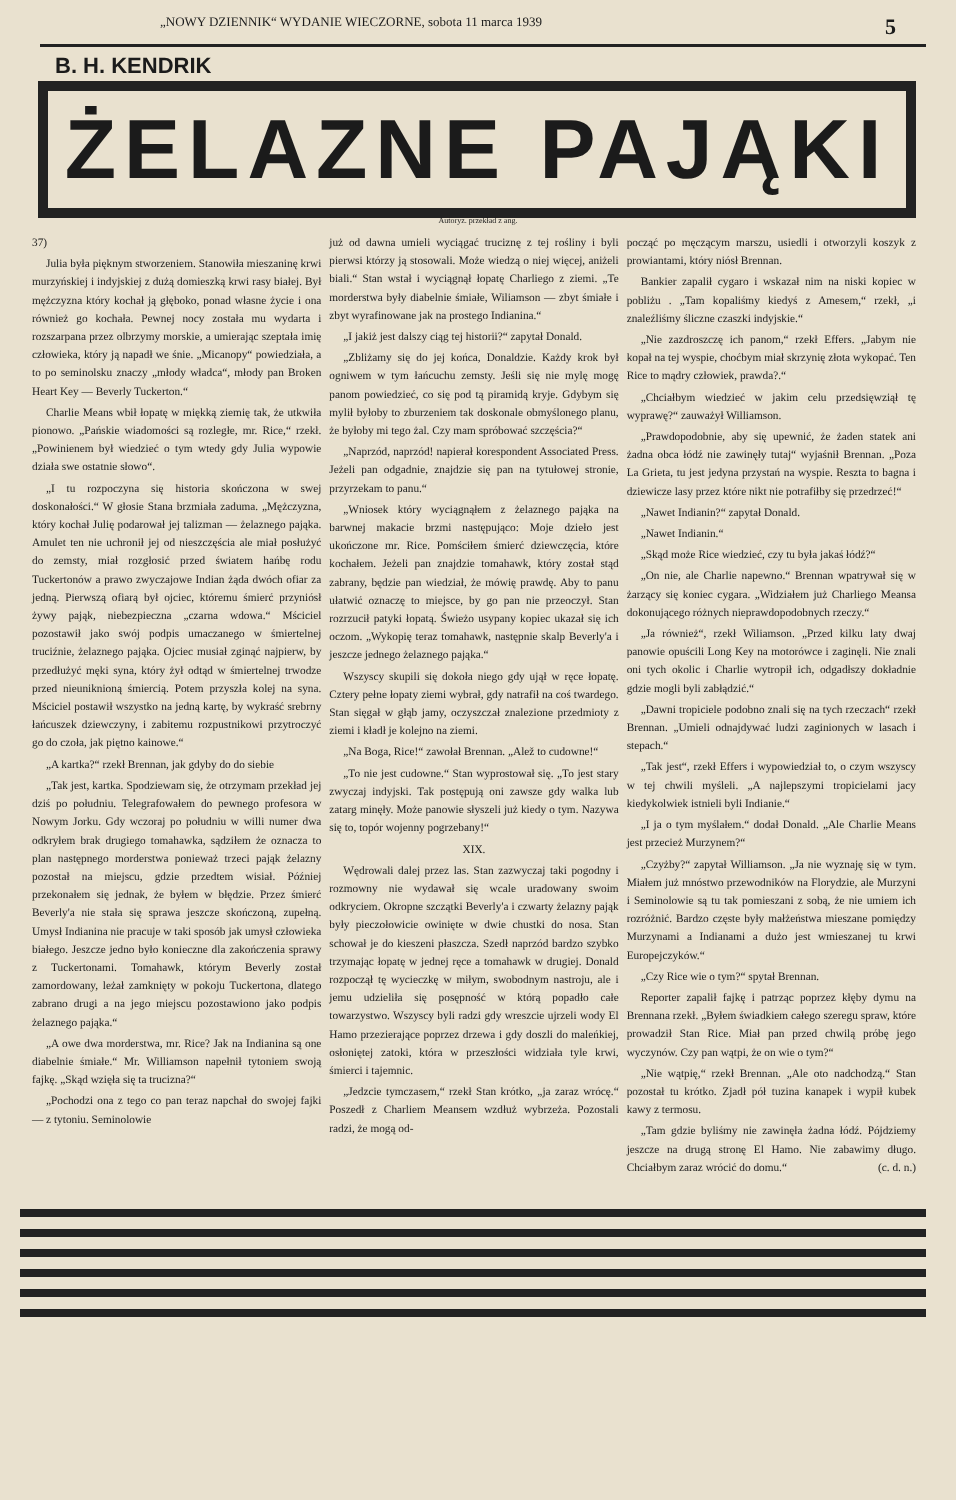„NOWY DZIENNIK“ WYDANIE WIECZORNE, sobota 11 marca 1939 5
B. H. KENDRIK
ŻELAZNE PAJĄKI
Autoryz. przekład z ang.
37)
Julia była pięknym stworzeniem. Stanowiła mieszaninę krwi murzyńskiej i indyjskiej z dużą domieszką krwi rasy białej. Był mężczyzna który kochał ją głęboko, ponad własne życie i ona również go kochała. Pewnej nocy została mu wydarta i rozszarpana przez olbrzymy morskie, a umierając szeptała imię człowieka, który ją napadł we śnie. „Micanopy“ powiedziała, a to po seminolsku znaczy „młody władca“, młody pan Broken Heart Key — Beverly Tuckerton.“
Charlie Means wbił łopatę w miękką ziemię tak, że utkwiła pionowo. „Pańskie wiadomości są rozległe, mr. Rice,“ rzekł. „Powinienem był wiedzieć o tym wtedy gdy Julia wypowie działa swe ostatnie słowo“.
„I tu rozpoczyna się historia skończona w swej doskonałości.“ W głosie Stana brzmiała zaduma. „Mężczyzna, który kochał Julię podarował jej talizman — żelaznego pająka. Amulet ten nie uchronił jej od nieszczęścia ale miał posłużyć do zemsty, miał rozgłosić przed światem hańbę rodu Tuckertonów a prawo zwyczajowe Indian żąda dwóch ofiar za jedną. Pierwszą ofiarą był ojciec, któremu śmierć przyniósł żywy pająk, niebezpieczna „czarna wdowa.“ Mściciel pozostawił jako swój podpis umaczanego w śmiertelnej truciźnie, żelaznego pająka. Ojciec musiał zginąć najpierw, by przedłużyć męki syna, który żył odtąd w śmiertelnej trwodze przed nieuniknioną śmiercią. Potem przyszła kolej na syna. Mściciel postawił wszystko na jedną kartę, by wykraść srebrny łańcuszek dziewczyny, i zabitemu rozpustnikowi przytroczyć go do czoła, jak piętno kainowe.“
„A kartka?“ rzekł Brennan, jak gdyby do do siebie
„Tak jest, kartka. Spodziewam się, że otrzymam przekład jej dziś po południu. Telegrafowałem do pewnego profesora w Nowym Jorku. Gdy wczoraj po południu w willi numer dwa odkryłem brak drugiego tomahawka, sądziłem że oznacza to plan następnego morderstwa ponieważ trzeci pająk żelazny pozostał na miejscu, gdzie przedtem wisiał. Później przekonałem się jednak, że byłem w błędzie. Przez śmierć Beverly'a nie stała się sprawa jeszcze skończoną, zupełną. Umysł Indianina nie pracuje w taki sposób jak umysł człowieka białego. Jeszcze jedno było konieczne dla zakończenia sprawy z Tuckertonami. Tomahawk, którym Beverly został zamordowany, leżał zamknięty w pokoju Tuckertona, dlatego zabrano drugi a na jego miejscu pozostawiono jako podpis żelaznego pająka.“
„A owe dwa morderstwa, mr. Rice? Jak na Indianina są one diabelnie śmiałe.“ Mr. Williamson napełnił tytoniem swoją fajkę. „Skąd wzięła się ta trucizna?“
„Pochodzi ona z tego co pan teraz napchał do swojej fajki — z tytoniu. Seminolowie
już od dawna umieli wyciągać truciznę z tej rośliny i byli pierwsi którzy ją stosowali. Może wiedzą o niej więcej, aniżeli biali.“ Stan wstał i wyciągnął łopatę Charliego z ziemi. „Te morderstwa były diabelnie śmiałe, Wiliamson — zbyt śmiałe i zbyt wyrafinowane jak na prostego Indianina.“
„I jakiż jest dalszy ciąg tej historii?“ zapytał Donald.
„Zbliżamy się do jej końca, Donaldzie. Każdy krok był ogniwem w tym łańcuchu zemsty. Jeśli się nie mylę mogę panom powiedzieć, co się pod tą piramidą kryje. Gdybym się mylił byłoby to zburzeniem tak doskonale obmyślonego planu, że byłoby mi tego żal. Czy mam spróbować szczęścia?“
„Naprzód, naprzód! napierał korespondent Associated Press. Jeżeli pan odgadnie, znajdzie się pan na tytułowej stronie, przyrzekam to panu.“
„Wniosek który wyciągnąłem z żelaznego pająka na barwnej makacie brzmi następująco: Moje dzieło jest ukończone mr. Rice. Pomściłem śmierć dziewczęcia, które kochałem. Jeżeli pan znajdzie tomahawk, który został stąd zabrany, będzie pan wiedział, że mówię prawdę. Aby to panu ułatwić oznaczę to miejsce, by go pan nie przeoczył. Stan rozrzucił patyki łopatą. Świeżo usypany kopiec ukazał się ich oczom. „Wykopię teraz tomahawk, następnie skalp Beverly'a i jeszcze jednego żelaznego pająka.“
Wszyscy skupili się dokoła niego gdy ujął w ręce łopatę. Cztery pełne łopaty ziemi wybrał, gdy natrafił na coś twardego. Stan sięgał w głąb jamy, oczyszczał znalezione przedmioty z ziemi i kładł je kolejno na ziemi.
„Na Boga, Rice!“ zawołał Brennan. „Alež to cudowne!“
„To nie jest cudowne.“ Stan wyprostował się. „To jest stary zwyczaj indyjski. Tak postępują oni zawsze gdy walka lub zatarg minęły. Może panowie słyszeli już kiedy o tym. Nazywa się to, topór wojenny pogrzebany!“
XIX.
Wędrowali dalej przez las. Stan zazwyczaj taki pogodny i rozmowny nie wydawał się wcale uradowany swoim odkryciem. Okropne szczątki Beverly'a i czwarty żelazny pająk były pieczołowicie owinięte w dwie chustki do nosa. Stan schował je do kieszeni płaszcza. Szedł naprzód bardzo szybko trzymając łopatę w jednej ręce a tomahawk w drugiej. Donald rozpoczął tę wycieczkę w miłym, swobodnym nastroju, ale i jemu udzieliła się posępność w którą popadło całe towarzystwo. Wszyscy byli radzi gdy wreszcie ujrzeli wody El Hamo przezierające poprzez drzewa i gdy doszli do maleńkiej, osłoniętej zatoki, która w przeszłości widziała tyle krwi, śmierci i tajemnic.
„Jedzcie tymczasem,“ rzekł Stan krótko, „ja zaraz wrócę.“ Poszedł z Charliem Meansem wzdłuż wybrzeża. Pozostali radzi, że mogą od-
począć po męczącym marszu, usiedli i otworzyli koszyk z prowiantami, który niósł Brennan.
Bankier zapalił cygaro i wskazał nim na niski kopiec w pobliżu . „Tam kopaliśmy kiedyś z Amesem,“ rzekł, „i znaleźliśmy śliczne czaszki indyjskie.“
„Nie zazdroszczę ich panom,“ rzekł Effers. „Jabym nie kopał na tej wyspie, choćbym miał skrzynię złota wykopać. Ten Rice to mądry człowiek, prawda?.“
„Chciałbym wiedzieć w jakim celu przedsięwziął tę wyprawę?“ zauważył Williamson.
„Prawdopodobnie, aby się upewnić, że żaden statek ani żadna obca łódź nie zawinęły tutaj“ wyjaśnił Brennan. „Poza La Grieta, tu jest jedyna przystań na wyspie. Reszta to bagna i dziewicze lasy przez które nikt nie potrafiłby się przedrzeć!“
„Nawet Indianin?“ zapytał Donald.
„Nawet Indianin.“
„Skąd może Rice wiedzieć, czy tu była jakaś łódź?“
„On nie, ale Charlie napewno.“ Brennan wpatrywał się w żarzący się koniec cygara. „Widziałem już Charliego Meansa dokonującego różnych nieprawdopodobnych rzeczy.“
„Ja również“, rzekł Wiliamson. „Przed kilku laty dwaj panowie opuścili Long Key na motorówce i zaginęli. Nie znali oni tych okolic i Charlie wytropił ich, odgadłszy dokładnie gdzie mogli byli zabłądzić.“
„Dawni tropiciele podobno znali się na tych rzeczach“ rzekł Brennan. „Umieli odnajdywać ludzi zaginionych w lasach i stepach.“
„Tak jest“, rzekł Effers i wypowiedział to, o czym wszyscy w tej chwili myśleli. „A najlepszymi tropicielami jacy kiedykolwiek istnieli byli Indianie.“
„I ja o tym myślałem.“ dodał Donald. „Ale Charlie Means jest przecież Murzynem?“
„Czyżby?“ zapytał Williamson. „Ja nie wyznaję się w tym. Miałem już mnóstwo przewodników na Florydzie, ale Murzyni i Seminolowie są tu tak pomieszani z sobą, że nie umiem ich rozróżnić. Bardzo częste były małżeństwa mieszane pomiędzy Murzynami a Indianami a dużo jest wmieszanej tu krwi Europejczyków.“
„Czy Rice wie o tym?“ spytał Brennan.
Reporter zapalił fajkę i patrząc poprzez kłęby dymu na Brennana rzekł. „Byłem świadkiem całego szeregu spraw, które prowadził Stan Rice. Miał pan przed chwilą próbę jego wyczynów. Czy pan wątpi, że on wie o tym?“
„Nie wątpię,“ rzekł Brennan. „Ale oto nadchodzą.“ Stan pozostał tu krótko. Zjadł pół tuzina kanapek i wypił kubek kawy z termosu.
„Tam gdzie byliśmy nie zawinęła żadna łódź. Pójdziemy jeszcze na drugą stronę El Hamo. Nie zabawimy długo. Chciałbym zaraz wrócić do domu.“ (c. d. n.)